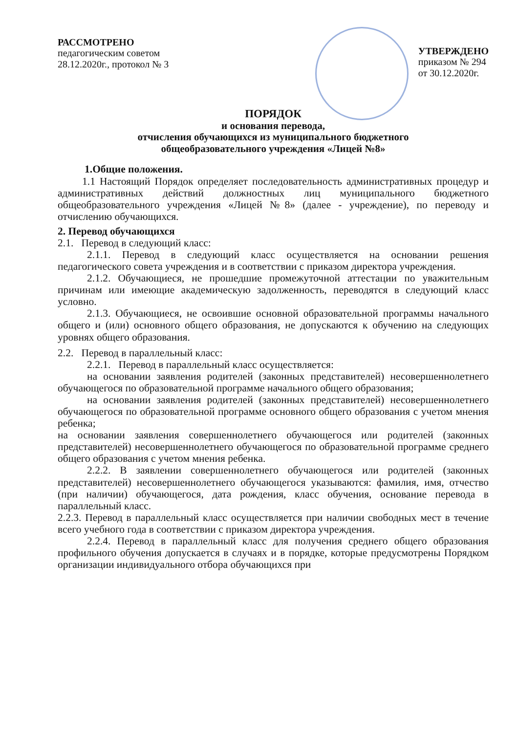РАССМОТРЕНО
педагогическим советом
28.12.2020г., протокол № 3
УТВЕРЖДЕНО
приказом № 294
от 30.12.2020г.
ПОРЯДОК
и основания перевода,
отчисления обучающихся из муниципального бюджетного
общеобразовательного учреждения «Лицей №8»
1.Общие положения.
1.1 Настоящий Порядок определяет последовательность административных процедур и административных действий должностных лиц муниципального бюджетного общеобразовательного учреждения «Лицей №8» (далее - учреждение), по переводу и отчислению обучающихся.
2. Перевод обучающихся
2.1. Перевод в следующий класс:
2.1.1. Перевод в следующий класс осуществляется на основании решения педагогического совета учреждения и в соответствии с приказом директора учреждения.
2.1.2. Обучающиеся, не прошедшие промежуточной аттестации по уважительным причинам или имеющие академическую задолженность, переводятся в следующий класс условно.
2.1.3. Обучающиеся, не освоившие основной образовательной программы начального общего и (или) основного общего образования, не допускаются к обучению на следующих уровнях общего образования.
2.2. Перевод в параллельный класс:
2.2.1. Перевод в параллельный класс осуществляется:
на основании заявления родителей (законных представителей) несовершеннолетнего обучающегося по образовательной программе начального общего образования;
на основании заявления родителей (законных представителей) несовершеннолетнего обучающегося по образовательной программе основного общего образования с учетом мнения ребенка;
на основании заявления совершеннолетнего обучающегося или родителей (законных представителей) несовершеннолетнего обучающегося по образовательной программе среднего общего образования с учетом мнения ребенка.
2.2.2. В заявлении совершеннолетнего обучающегося или родителей (законных представителей) несовершеннолетнего обучающегося указываются: фамилия, имя, отчество (при наличии) обучающегося, дата рождения, класс обучения, основание перевода в параллельный класс.
2.2.3. Перевод в параллельный класс осуществляется при наличии свободных мест в течение всего учебного года в соответствии с приказом директора учреждения.
2.2.4. Перевод в параллельный класс для получения среднего общего образования профильного обучения допускается в случаях и в порядке, которые предусмотрены Порядком организации индивидуального отбора обучающихся при